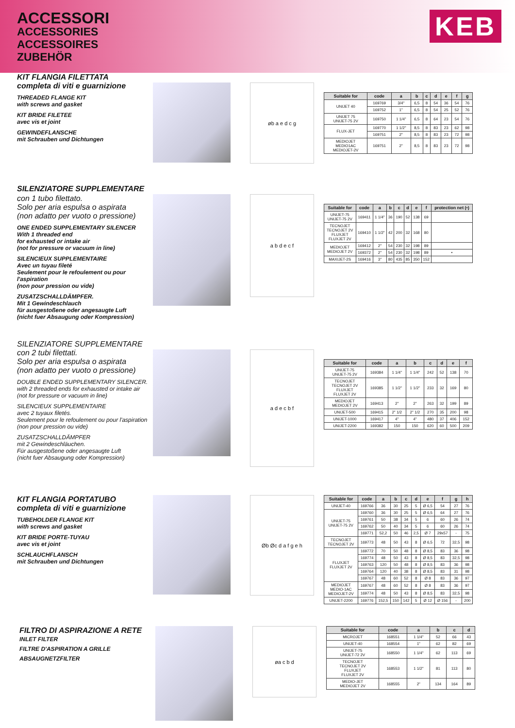ACCESSORI
ACCESSORIES
ACCESSOIRES
ZUBEHÖR
KEB
KIT FLANGIA FILETTATA
completa di viti e guarnizione
THREADED FLANGE KIT
with screws and gasket
KIT BRIDE FILETEE
avec vis et joint
GEWINDEFLANSCHE
mit Schrauben und Dichtungen
øb a e d c g
| Suitable for | code | a | b | c | d | e | f | g |
| --- | --- | --- | --- | --- | --- | --- | --- | --- |
| UNIJET 40 | 169769 | 3/4" | 6,5 | 8 | 54 | 36 | 54 | 76 |
| | 169752 | 1" | 6,5 | 8 | 54 | 25 | 52 | 76 |
| UNIJET 75 UNIJET-75 2V | 169750 | 1 1/4" | 6,5 | 8 | 64 | 23 | 54 | 76 |
| FLUX-JET | 169770 | 1 1/2" | 8,5 | 8 | 83 | 23 | 62 | 98 |
| | 169751 | 2" | 8,5 | 8 | 83 | 23 | 72 | 98 |
| MEDIOJET MEDIO1AC MEDIOJET-2V | 169751 | 2" | 8,5 | 8 | 83 | 23 | 72 | 98 |
SILENZIATORE SUPPLEMENTARE
con 1 tubo filettato.
Solo per aria espulsa o aspirata
(non adatto per vuoto o pressione)
ONE ENDED SUPPLEMENTARY SILENCER
With 1 threaded end
for exhausted or intake air
(not for pressure or vacuum in line)
SILENCIEUX SUPPLEMENTAIRE
Avec un tuyau fileté
Seulement pour le refoulement ou pour l'aspiration
(non pour pression ou vide)
ZUSATZSCHALLDÄMPFER.
Mit 1 Gewindeschlauch
für ausgestoßene oder angesaugte Luft
(nicht fuer Absaugung oder Kompression)
a b d e c f
| Suitable for | code | a | b | c | d | e | f | protection net (•) |
| --- | --- | --- | --- | --- | --- | --- | --- | --- |
| UNIJET-75 UNIJET-75 2V | 169411 | 1 1/4" | 36 | 190 | 52 | 138 | 69 | |
| TECNOJET TECNOJET 2V FLUXJET FLUXJET 2V | 169410 | 1 1/2" | 42 | 200 | 32 | 168 | 80 | |
| MEDIOJET MEDIOJET 2V | 169412 | 2" | 54 | 230 | 32 | 198 | 89 | |
| | 169372 | 2" | 54 | 230 | 32 | 198 | 89 | • |
| MAXIJET-2S | 169416 | 3" | 80 | 435 | 85 | 350 | 152 | |
SILENZIATORE SUPPLEMENTARE
con 2 tubi filettati.
Solo per aria espulsa o aspirata
(non adatto per vuoto o pressione)
DOUBLE ENDED SUPPLEMENTARY SILENCER.
with 2 threaded ends for exhausted or intake air
(not for pressure or vacuum in line)
SILENCIEUX SUPPLEMENTAIRE
avec 2 tuyaux filetés.
Seulement pour le refoulement ou pour l'aspiration
(non pour pression ou vide)
ZUSATZSCHALLDÄMPFER
mit 2 Gewindeschläuchen.
Für ausgestoßene oder angesaugte Luft
(nicht fuer Absaugung oder Kompression)
a d e c b f
| Suitable for | code | a | b | c | d | e | f |
| --- | --- | --- | --- | --- | --- | --- | --- |
| UNIJET-75 UNIJET-75 2V | 169384 | 1 1/4" | 1 1/4" | 242 | 52 | 138 | 70 |
| TECNOJET TECNOJET 2V FLUXJET FLUXJET 2V | 169385 | 1 1/2" | 1 1/2" | 233 | 32 | 169 | 80 |
| MEDIOJET MEDIOJET 2V | 169413 | 2" | 2" | 263 | 32 | 199 | 89 |
| UNIJET-500 | 169415 | 2" 1/2 | 2" 1/2 | 270 | 35 | 200 | 98 |
| UNIJET-1000 | 169417 | 4" | 4" | 480 | 37 | 406 | 152 |
| UNIJET-2200 | 169382 | 150 | 150 | 620 | 60 | 500 | 209 |
KIT FLANGIA PORTATUBO
completa di viti e guarnizione
TUBEHOLDER FLANGE KIT
with screws and gasket
KIT BRIDE PORTE-TUYAU
avec vis et joint
SCHLAUCHFLANSCH
mit Schrauben und Dichtungen
Øb Øc d a f g e h
| Suitable for | code | a | b | c | d | e | f | g | h |
| --- | --- | --- | --- | --- | --- | --- | --- | --- | --- |
| UNIJET-40 | 169766 | 36 | 30 | 25 | 5 | Ø 6,5 | 54 | 27 | 76 |
| UNIJET-75 UNIJET-75 2V | 169760 | 36 | 30 | 25 | 5 | Ø 6,5 | 64 | 27 | 76 |
| | 169761 | 50 | 38 | 34 | 5 | 6 | 60 | 26 | 74 |
| | 169762 | 50 | 40 | 34 | 5 | 6 | 60 | 26 | 74 |
| | 169771 | 52,2 | 50 | 46 | 2,5 | Ø 7 | 29x57 | - | 75 |
| TECNOJET TECNOJET 2V | 169773 | 48 | 50 | 43 | 8 | Ø 6,5 | 72 | 32,5 | 98 |
| FLUXJET FLUXJET 2V | 169772 | 70 | 50 | 48 | 8 | Ø 8,5 | 83 | 36 | 98 |
| | 169774 | 48 | 50 | 43 | 8 | Ø 8,5 | 83 | 32,5 | 98 |
| | 169763 | 120 | 50 | 48 | 8 | Ø 8,5 | 83 | 36 | 98 |
| | 169764 | 120 | 40 | 38 | 8 | Ø 8,5 | 83 | 31 | 98 |
| | 169767 | 48 | 60 | 52 | 8 | Ø 8 | 83 | 36 | 97 |
| MEDIOJET MEDIO-1AC MEDIOJET-2V | 169767 | 48 | 60 | 52 | 8 | Ø 8 | 83 | 36 | 97 |
| | 169774 | 48 | 50 | 43 | 8 | Ø 8,5 | 83 | 32,5 | 98 |
| UNIJET-2200 | 169776 | 152,5 | 150 | 142 | 5 | Ø 12 | Ø 156 | - | 200 |
FILTRO DI ASPIRAZIONE A RETE
INLET FILTER
FILTRE D'ASPIRATION A GRILLE
ABSAUGNETZFILTER
øa c b d
| Suitable for | code | a | b | c | d |
| --- | --- | --- | --- | --- | --- |
| MICROJET | 168551 | 1 1/4" | 52 | 66 | 43 |
| UNIJET-40 | 168554 | 1" | 62 | 82 | 69 |
| UNIJET-75 UNIJET-72 2V | 168550 | 1 1/4" | 62 | 113 | 69 |
| TECNOJET TECNOJET 2V FLUXJET FLUXJET 2V | 168553 | 1 1/2" | 81 | 113 | 80 |
| MEDIO-JET MEDIOJET 2V | 168555 | 2" | 134 | 164 | 89 |